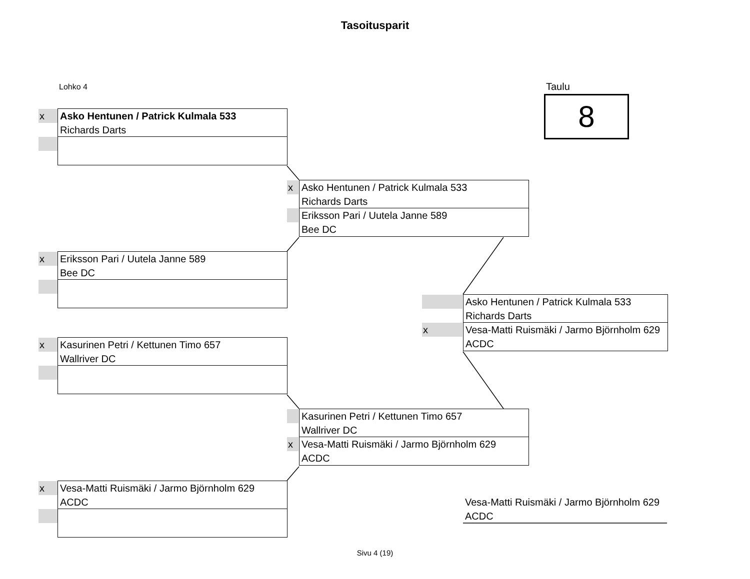Tasoitusparit
Lohko 4 Taulu
8
x Asko Hentunen / Patrick Kulmala 533
Richards Darts
x Asko Hentunen / Patrick Kulmala 533
Richards Darts
Eriksson Pari / Uutela Janne 589
Bee DC
x Eriksson Pari / Uutela Janne 589
Bee DC
Asko Hentunen / Patrick Kulmala 533
Richards Darts
x Vesa-Matti Ruismäki / Jarmo Björnholm 629
ACDC
x Kasurinen Petri / Kettunen Timo 657
Wallriver DC
Kasurinen Petri / Kettunen Timo 657
Wallriver DC
x Vesa-Matti Ruismäki / Jarmo Björnholm 629
ACDC
x Vesa-Matti Ruismäki / Jarmo Björnholm 629
ACDC
Vesa-Matti Ruismäki / Jarmo Björnholm 629
ACDC
Sivu 4 (19)